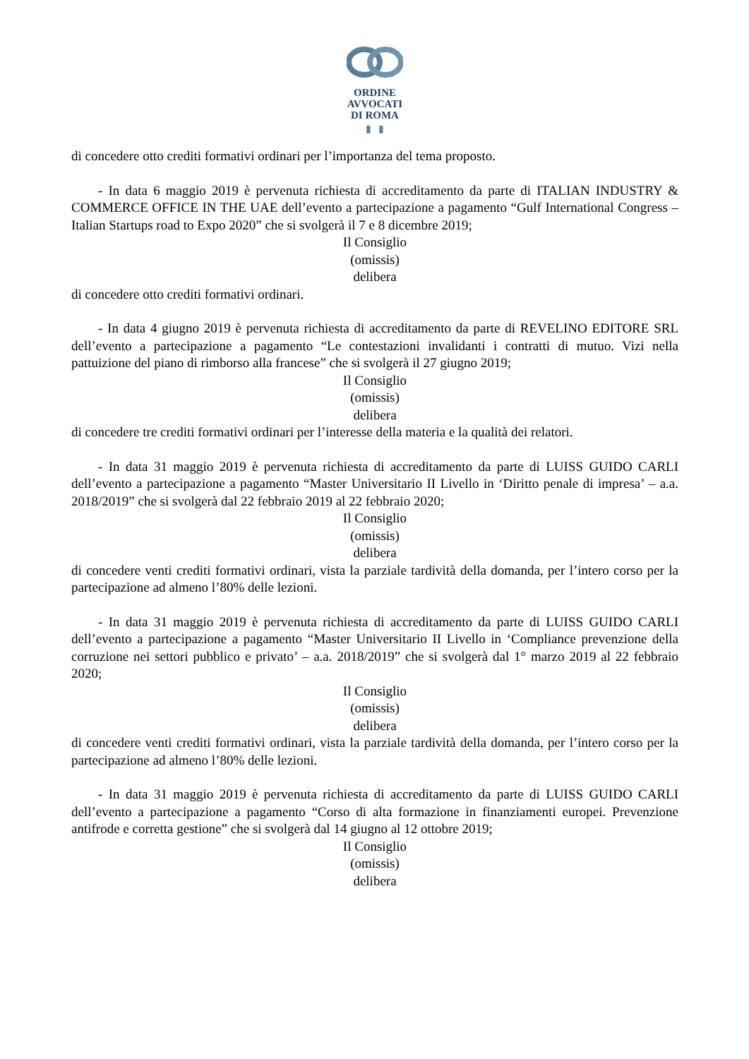ORDINE
AVVOCATI
DI ROMA
▮ ▮
di concedere otto crediti formativi ordinari per l’importanza del tema proposto.
- In data 6 maggio 2019 è pervenuta richiesta di accreditamento da parte di ITALIAN INDUSTRY & COMMERCE OFFICE IN THE UAE dell’evento a partecipazione a pagamento “Gulf International Congress – Italian Startups road to Expo 2020” che si svolgerà il 7 e 8 dicembre 2019;
Il Consiglio
(omissis)
delibera
di concedere otto crediti formativi ordinari.
- In data 4 giugno 2019 è pervenuta richiesta di accreditamento da parte di REVELINO EDITORE SRL dell’evento a partecipazione a pagamento “Le contestazioni invalidanti i contratti di mutuo. Vizi nella pattuizione del piano di rimborso alla francese” che si svolgerà il 27 giugno 2019;
Il Consiglio
(omissis)
delibera
di concedere tre crediti formativi ordinari per l’interesse della materia e la qualità dei relatori.
- In data 31 maggio 2019 è pervenuta richiesta di accreditamento da parte di LUISS GUIDO CARLI dell’evento a partecipazione a pagamento “Master Universitario II Livello in ‘Diritto penale di impresa’ – a.a. 2018/2019” che si svolgerà dal 22 febbraio 2019 al 22 febbraio 2020;
Il Consiglio
(omissis)
delibera
di concedere venti crediti formativi ordinari, vista la parziale tardività della domanda, per l’intero corso per la partecipazione ad almeno l’80% delle lezioni.
- In data 31 maggio 2019 è pervenuta richiesta di accreditamento da parte di LUISS GUIDO CARLI dell’evento a partecipazione a pagamento “Master Universitario II Livello in ‘Compliance prevenzione della corruzione nei settori pubblico e privato’ – a.a. 2018/2019” che si svolgerà dal 1° marzo 2019 al 22 febbraio 2020;
Il Consiglio
(omissis)
delibera
di concedere venti crediti formativi ordinari, vista la parziale tardività della domanda, per l’intero corso per la partecipazione ad almeno l’80% delle lezioni.
- In data 31 maggio 2019 è pervenuta richiesta di accreditamento da parte di LUISS GUIDO CARLI dell’evento a partecipazione a pagamento “Corso di alta formazione in finanziamenti europei. Prevenzione antifrode e corretta gestione” che si svolgerà dal 14 giugno al 12 ottobre 2019;
Il Consiglio
(omissis)
delibera